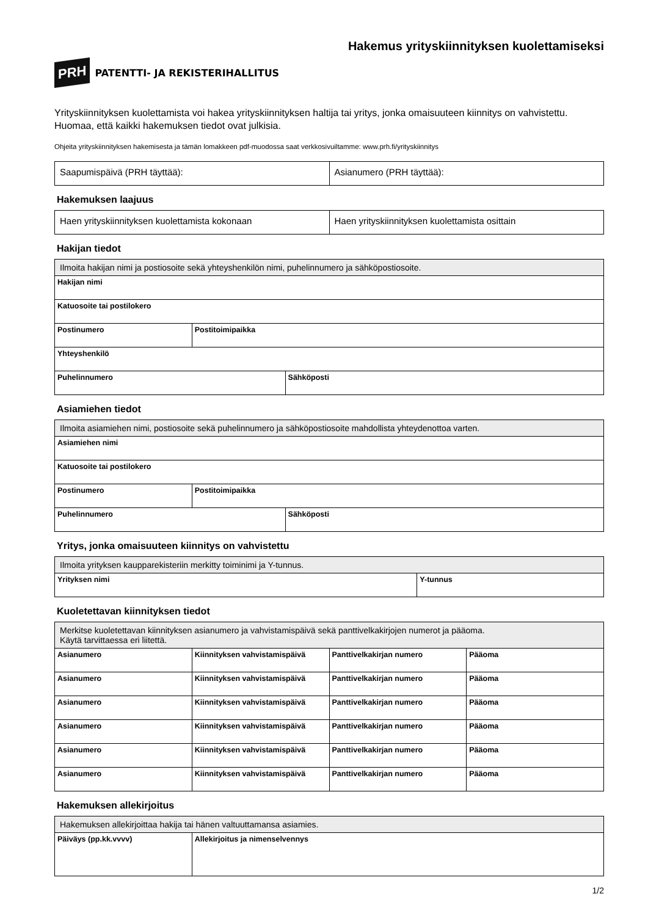PRH PATENTTI- JA REKISTERIHALLITUS
Hakemus yrityskiinnityksen kuolettamiseksi
Yrityskiinnityksen kuolettamista voi hakea yrityskiinnityksen haltija tai yritys, jonka omaisuuteen kiinnitys on vahvistettu. Huomaa, että kaikki hakemuksen tiedot ovat julkisia.
Ohjeita yrityskiinnityksen hakemisesta ja tämän lomakkeen pdf-muodossa saat verkkosivuiltamme: www.prh.fi/yrityskiinnitys
| Saapumispäivä (PRH täyttää): | Asianumero (PRH täyttää): |
Hakemuksen laajuus
| Haen yrityskiinnityksen kuolettamista kokonaan | Haen yrityskiinnityksen kuolettamista osittain |
Hakijan tiedot
| Ilmoita hakijan nimi ja postiosoite sekä yhteyshenkilön nimi, puhelinnumero ja sähköpostiosoite. | | |
| Hakijan nimi | | |
| Katuosoite tai postilokero | | |
| Postinumero | Postitoimipaikka | |
| Yhteyshenkilö | | |
| Puhelinnumero | | Sähköposti |
Asiamiehen tiedot
| Ilmoita asiamiehen nimi, postiosoite sekä puhelinnumero ja sähköpostiosoite mahdollista yhteydenottoa varten. | | |
| Asiamiehen nimi | | |
| Katuosoite tai postilokero | | |
| Postinumero | Postitoimipaikka | |
| Puhelinnumero | | Sähköposti |
Yritys, jonka omaisuuteen kiinnitys on vahvistettu
| Ilmoita yrityksen kaupparekisteriin merkitty toiminimi ja Y-tunnus. | |
| Yrityksen nimi | Y-tunnus |
Kuoletettavan kiinnityksen tiedot
| Merkitse kuoletettavan kiinnityksen asianumero ja vahvistamispäivä sekä panttivelkakirjojen numerot ja pääoma. Käytä tarvittaessa eri liitettä. | | | |
| Asianumero | Kiinnityksen vahvistamispäivä | Panttivelkakirjan numero | Pääoma |
| Asianumero | Kiinnityksen vahvistamispäivä | Panttivelkakirjan numero | Pääoma |
| Asianumero | Kiinnityksen vahvistamispäivä | Panttivelkakirjan numero | Pääoma |
| Asianumero | Kiinnityksen vahvistamispäivä | Panttivelkakirjan numero | Pääoma |
| Asianumero | Kiinnityksen vahvistamispäivä | Panttivelkakirjan numero | Pääoma |
| Asianumero | Kiinnityksen vahvistamispäivä | Panttivelkakirjan numero | Pääoma |
Hakemuksen allekirjoitus
| Hakemuksen allekirjoittaa hakija tai hänen valtuuttamansa asiamies. | |
| Päiväys (pp.kk.vvvv) | Allekirjoitus ja nimenselvennys |
1/2